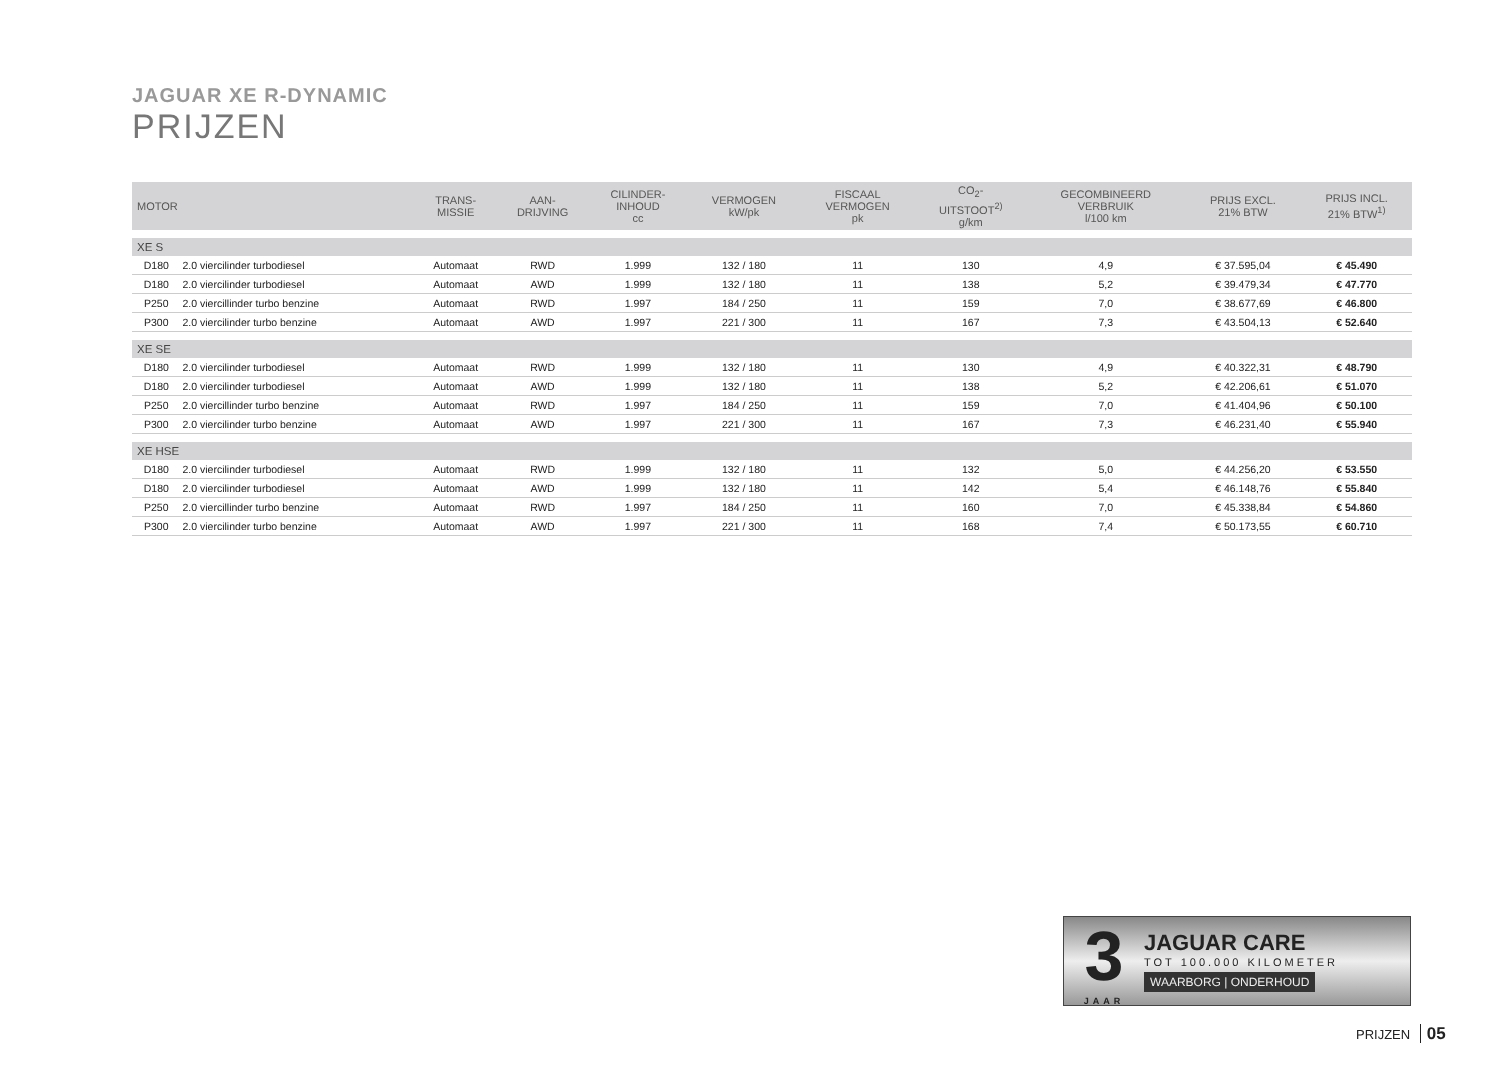JAGUAR XE R-DYNAMIC
PRIJZEN
| MOTOR | | TRANS- MISSIE | AAN- DRIJVING | CILINDER- INHOUD cc | VERMOGEN kW/pk | FISCAAL VERMOGEN pk | CO<sub>2</sub>- UITSTOOT<sup>2)</sup> g/km | GECOMBINEERD VERBRUIK l/100 km | PRIJS EXCL. 21% BTW | PRIJS INCL. 21% BTW<sup>1)</sup> |
| --- | --- | --- | --- | --- | --- | --- | --- | --- | --- | --- |
| XE S | | | | | | | | | | |
| D180 | 2.0 viercilinder turbodiesel | Automaat | RWD | 1.999 | 132 / 180 | 11 | 130 | 4,9 | € 37.595,04 | € 45.490 |
| D180 | 2.0 viercilinder turbodiesel | Automaat | AWD | 1.999 | 132 / 180 | 11 | 138 | 5,2 | € 39.479,34 | € 47.770 |
| P250 | 2.0 viercillinder turbo benzine | Automaat | RWD | 1.997 | 184 / 250 | 11 | 159 | 7,0 | € 38.677,69 | € 46.800 |
| P300 | 2.0 viercilinder turbo benzine | Automaat | AWD | 1.997 | 221 / 300 | 11 | 167 | 7,3 | € 43.504,13 | € 52.640 |
| XE SE | | | | | | | | | | |
| D180 | 2.0 viercilinder turbodiesel | Automaat | RWD | 1.999 | 132 / 180 | 11 | 130 | 4,9 | € 40.322,31 | € 48.790 |
| D180 | 2.0 viercilinder turbodiesel | Automaat | AWD | 1.999 | 132 / 180 | 11 | 138 | 5,2 | € 42.206,61 | € 51.070 |
| P250 | 2.0 viercillinder turbo benzine | Automaat | RWD | 1.997 | 184 / 250 | 11 | 159 | 7,0 | € 41.404,96 | € 50.100 |
| P300 | 2.0 viercilinder turbo benzine | Automaat | AWD | 1.997 | 221 / 300 | 11 | 167 | 7,3 | € 46.231,40 | € 55.940 |
| XE HSE | | | | | | | | | | |
| D180 | 2.0 viercilinder turbodiesel | Automaat | RWD | 1.999 | 132 / 180 | 11 | 132 | 5,0 | € 44.256,20 | € 53.550 |
| D180 | 2.0 viercilinder turbodiesel | Automaat | AWD | 1.999 | 132 / 180 | 11 | 142 | 5,4 | € 46.148,76 | € 55.840 |
| P250 | 2.0 viercillinder turbo benzine | Automaat | RWD | 1.997 | 184 / 250 | 11 | 160 | 7,0 | € 45.338,84 | € 54.860 |
| P300 | 2.0 viercilinder turbo benzine | Automaat | AWD | 1.997 | 221 / 300 | 11 | 168 | 7,4 | € 50.173,55 | € 60.710 |
3
JAAR
JAGUAR CARE
TOT 100.000 KILOMETER
WAARBORG | ONDERHOUD
PRIJZEN 05